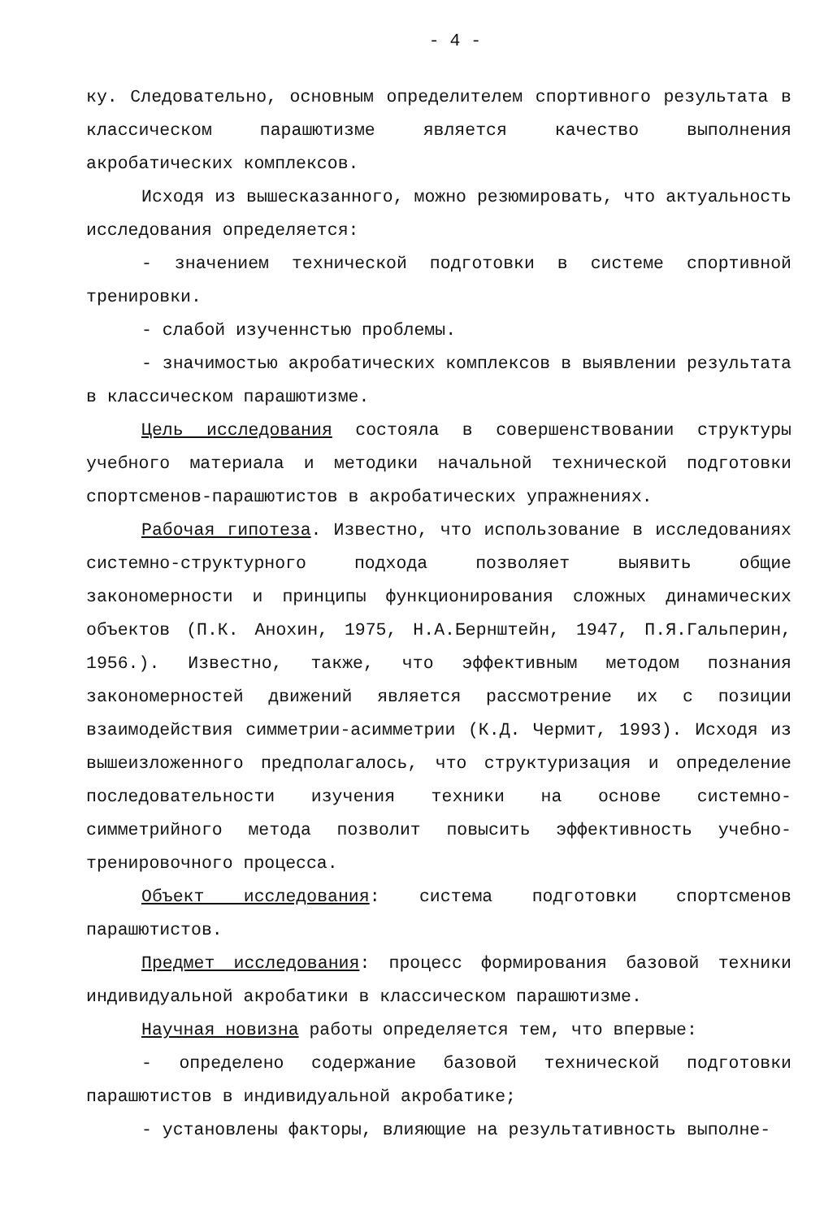- 4 -
ку. Следовательно, основным определителем спортивного результата в классическом парашютизме является качество выполнения акробатических комплексов.
Исходя из вышесказанного, можно резюмировать, что актуальность исследования определяется:
- значением технической подготовки в системе спортивной тренировки.
- слабой изученнстью проблемы.
- значимостью акробатических комплексов в выявлении результата в классическом парашютизме.
Цель исследования состояла в совершенствовании структуры учебного материала и методики начальной технической подготовки спортсменов-парашютистов в акробатических упражнениях.
Рабочая гипотеза. Известно, что использование в исследованиях системно-структурного подхода позволяет выявить общие закономерности и принципы функционирования сложных динамических объектов (П.К. Анохин, 1975, Н.А.Бернштейн, 1947, П.Я.Гальперин, 1956.). Известно, также, что эффективным методом познания закономерностей движений является рассмотрение их с позиции взаимодействия симметрии-асимметрии (К.Д. Чермит, 1993). Исходя из вышеизложенного предполагалось, что структуризация и определение последовательности изучения техники на основе системно-симметрийного метода позволит повысить эффективность учебно-тренировочного процесса.
Объект исследования: система подготовки спортсменов парашютистов.
Предмет исследования: процесс формирования базовой техники индивидуальной акробатики в классическом парашютизме.
Научная новизна работы определяется тем, что впервые:
- определено содержание базовой технической подготовки парашютистов в индивидуальной акробатике;
- установлены факторы, влияющие на результативность выполне-